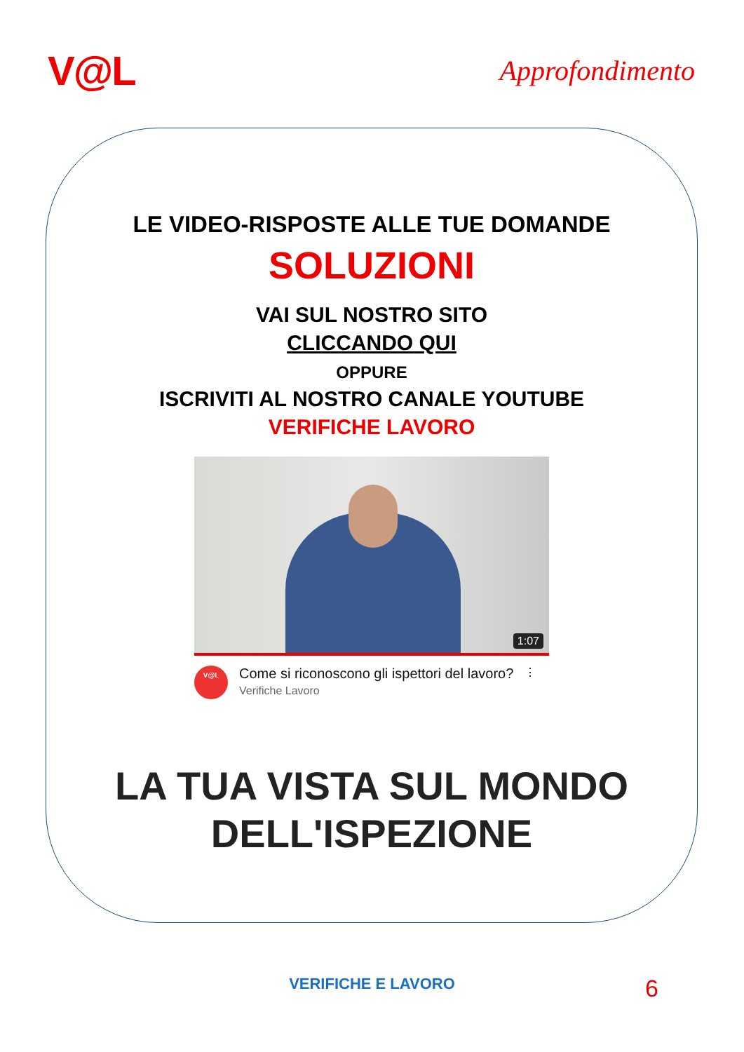V@L
Approfondimento
LE VIDEO-RISPOSTE ALLE TUE DOMANDE
SOLUZIONI
VAI SUL NOSTRO SITO
CLICCANDO QUI
OPPURE
ISCRIVITI AL NOSTRO CANALE YOUTUBE
VERIFICHE LAVORO
1:07
V@L
Come si riconoscono gli ispettori del lavoro?
Verifiche Lavoro
⋮
LA TUA VISTA SUL MONDO
DELL'ISPEZIONE
VERIFICHE E LAVORO 6